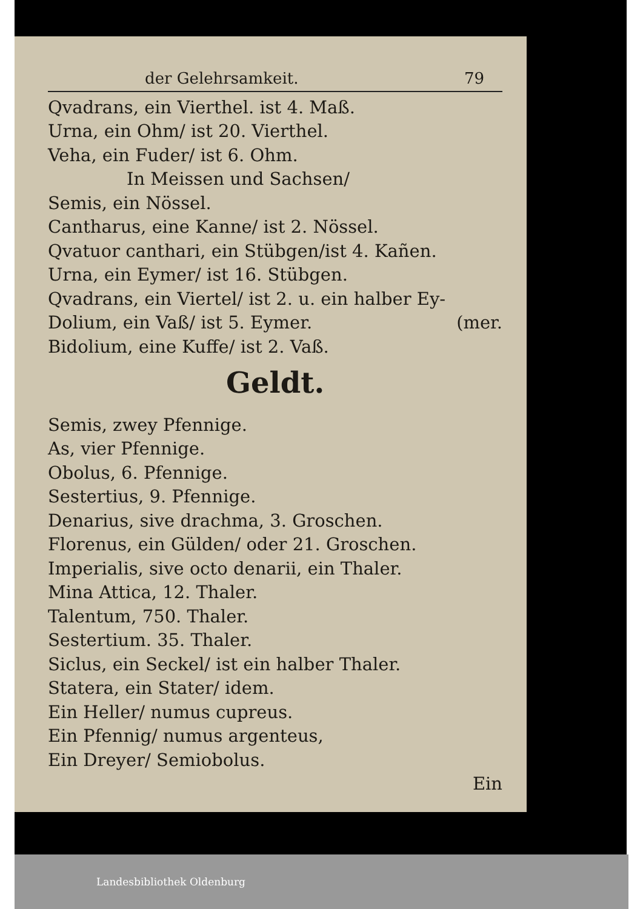der Gelehrsamkeit. 79
Qvadrans, ein Vierthel. ist 4. Maß.
Urna, ein Ohm/ ist 20. Vierthel.
Veha, ein Fuder/ ist 6. Ohm.
In Meissen und Sachsen/
Semis, ein Nössel.
Cantharus, eine Kanne/ ist 2. Nössel.
Qvatuor canthari, ein Stübgen/ist 4. Kañen.
Urna, ein Eymer/ ist 16. Stübgen.
Qvadrans, ein Viertel/ ist 2. u. ein halber Ey-
Dolium, ein Vaß/ ist 5. Eymer. (mer.
Bidolium, eine Kuffe/ ist 2. Vaß.
Geldt.
Semis, zwey Pfennige.
As, vier Pfennige.
Obolus, 6. Pfennige.
Sestertius, 9. Pfennige.
Denarius, sive drachma, 3. Groschen.
Florenus, ein Gülden/ oder 21. Groschen.
Imperialis, sive octo denarii, ein Thaler.
Mina Attica, 12. Thaler.
Talentum, 750. Thaler.
Sestertium. 35. Thaler.
Siclus, ein Seckel/ ist ein halber Thaler.
Statera, ein Stater/ idem.
Ein Heller/ numus cupreus.
Ein Pfennig/ numus argenteus,
Ein Dreyer/ Semiobolus.
Ein
Landesbibliothek Oldenburg